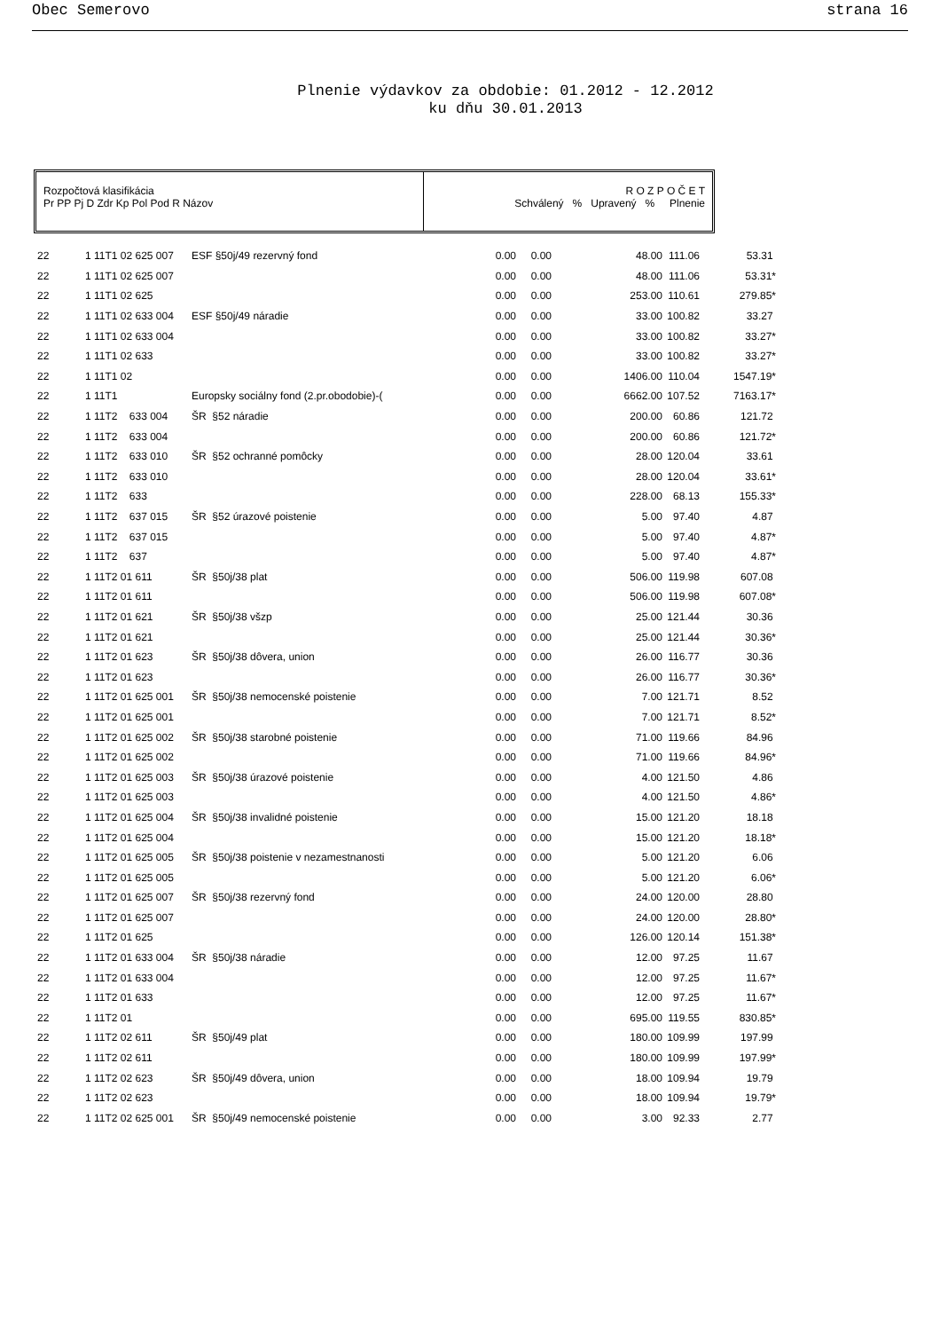Obec Semerovo strana 16
Plnenie výdavkov za obdobie: 01.2012 - 12.2012
ku dňu 30.01.2013
Rozpočtová klasifikácia
Pr PP Pj D Zdr Kp Pol Pod R Názov
R O Z P O Č E T
Schválený % Upravený % Plnenie
| 22 | 1 11T1 02 625 007 | ESF §50j/49 rezervný fond | 0.00 | 0.00 | 48.00 | 111.06 | 53.31 |
| 22 | 1 11T1 02 625 007 | | 0.00 | 0.00 | 48.00 | 111.06 | 53.31* |
| 22 | 1 11T1 02 625 | | 0.00 | 0.00 | 253.00 | 110.61 | 279.85* |
| 22 | 1 11T1 02 633 004 | ESF §50j/49 náradie | 0.00 | 0.00 | 33.00 | 100.82 | 33.27 |
| 22 | 1 11T1 02 633 004 | | 0.00 | 0.00 | 33.00 | 100.82 | 33.27* |
| 22 | 1 11T1 02 633 | | 0.00 | 0.00 | 33.00 | 100.82 | 33.27* |
| 22 | 1 11T1 02 | | 0.00 | 0.00 | 1406.00 | 110.04 | 1547.19* |
| 22 | 1 11T1 | Europsky sociálny fond (2.pr.obodobie)-( | 0.00 | 0.00 | 6662.00 | 107.52 | 7163.17* |
| 22 | 1 11T2 633 004 | ŠR §52 náradie | 0.00 | 0.00 | 200.00 | 60.86 | 121.72 |
| 22 | 1 11T2 633 004 | | 0.00 | 0.00 | 200.00 | 60.86 | 121.72* |
| 22 | 1 11T2 633 010 | ŠR §52 ochranné pomôcky | 0.00 | 0.00 | 28.00 | 120.04 | 33.61 |
| 22 | 1 11T2 633 010 | | 0.00 | 0.00 | 28.00 | 120.04 | 33.61* |
| 22 | 1 11T2 633 | | 0.00 | 0.00 | 228.00 | 68.13 | 155.33* |
| 22 | 1 11T2 637 015 | ŠR §52 úrazové poistenie | 0.00 | 0.00 | 5.00 | 97.40 | 4.87 |
| 22 | 1 11T2 637 015 | | 0.00 | 0.00 | 5.00 | 97.40 | 4.87* |
| 22 | 1 11T2 637 | | 0.00 | 0.00 | 5.00 | 97.40 | 4.87* |
| 22 | 1 11T2 01 611 | ŠR §50j/38 plat | 0.00 | 0.00 | 506.00 | 119.98 | 607.08 |
| 22 | 1 11T2 01 611 | | 0.00 | 0.00 | 506.00 | 119.98 | 607.08* |
| 22 | 1 11T2 01 621 | ŠR §50j/38 všzp | 0.00 | 0.00 | 25.00 | 121.44 | 30.36 |
| 22 | 1 11T2 01 621 | | 0.00 | 0.00 | 25.00 | 121.44 | 30.36* |
| 22 | 1 11T2 01 623 | ŠR §50j/38 dôvera, union | 0.00 | 0.00 | 26.00 | 116.77 | 30.36 |
| 22 | 1 11T2 01 623 | | 0.00 | 0.00 | 26.00 | 116.77 | 30.36* |
| 22 | 1 11T2 01 625 001 | ŠR §50j/38 nemocenské poistenie | 0.00 | 0.00 | 7.00 | 121.71 | 8.52 |
| 22 | 1 11T2 01 625 001 | | 0.00 | 0.00 | 7.00 | 121.71 | 8.52* |
| 22 | 1 11T2 01 625 002 | ŠR §50j/38 starobné poistenie | 0.00 | 0.00 | 71.00 | 119.66 | 84.96 |
| 22 | 1 11T2 01 625 002 | | 0.00 | 0.00 | 71.00 | 119.66 | 84.96* |
| 22 | 1 11T2 01 625 003 | ŠR §50j/38 úrazové poistenie | 0.00 | 0.00 | 4.00 | 121.50 | 4.86 |
| 22 | 1 11T2 01 625 003 | | 0.00 | 0.00 | 4.00 | 121.50 | 4.86* |
| 22 | 1 11T2 01 625 004 | ŠR §50j/38 invalidné poistenie | 0.00 | 0.00 | 15.00 | 121.20 | 18.18 |
| 22 | 1 11T2 01 625 004 | | 0.00 | 0.00 | 15.00 | 121.20 | 18.18* |
| 22 | 1 11T2 01 625 005 | ŠR §50j/38 poistenie v nezamestnanosti | 0.00 | 0.00 | 5.00 | 121.20 | 6.06 |
| 22 | 1 11T2 01 625 005 | | 0.00 | 0.00 | 5.00 | 121.20 | 6.06* |
| 22 | 1 11T2 01 625 007 | ŠR §50j/38 rezervný fond | 0.00 | 0.00 | 24.00 | 120.00 | 28.80 |
| 22 | 1 11T2 01 625 007 | | 0.00 | 0.00 | 24.00 | 120.00 | 28.80* |
| 22 | 1 11T2 01 625 | | 0.00 | 0.00 | 126.00 | 120.14 | 151.38* |
| 22 | 1 11T2 01 633 004 | ŠR §50j/38 náradie | 0.00 | 0.00 | 12.00 | 97.25 | 11.67 |
| 22 | 1 11T2 01 633 004 | | 0.00 | 0.00 | 12.00 | 97.25 | 11.67* |
| 22 | 1 11T2 01 633 | | 0.00 | 0.00 | 12.00 | 97.25 | 11.67* |
| 22 | 1 11T2 01 | | 0.00 | 0.00 | 695.00 | 119.55 | 830.85* |
| 22 | 1 11T2 02 611 | ŠR §50j/49 plat | 0.00 | 0.00 | 180.00 | 109.99 | 197.99 |
| 22 | 1 11T2 02 611 | | 0.00 | 0.00 | 180.00 | 109.99 | 197.99* |
| 22 | 1 11T2 02 623 | ŠR §50j/49 dôvera, union | 0.00 | 0.00 | 18.00 | 109.94 | 19.79 |
| 22 | 1 11T2 02 623 | | 0.00 | 0.00 | 18.00 | 109.94 | 19.79* |
| 22 | 1 11T2 02 625 001 | ŠR §50j/49 nemocenské poistenie | 0.00 | 0.00 | 3.00 | 92.33 | 2.77 |